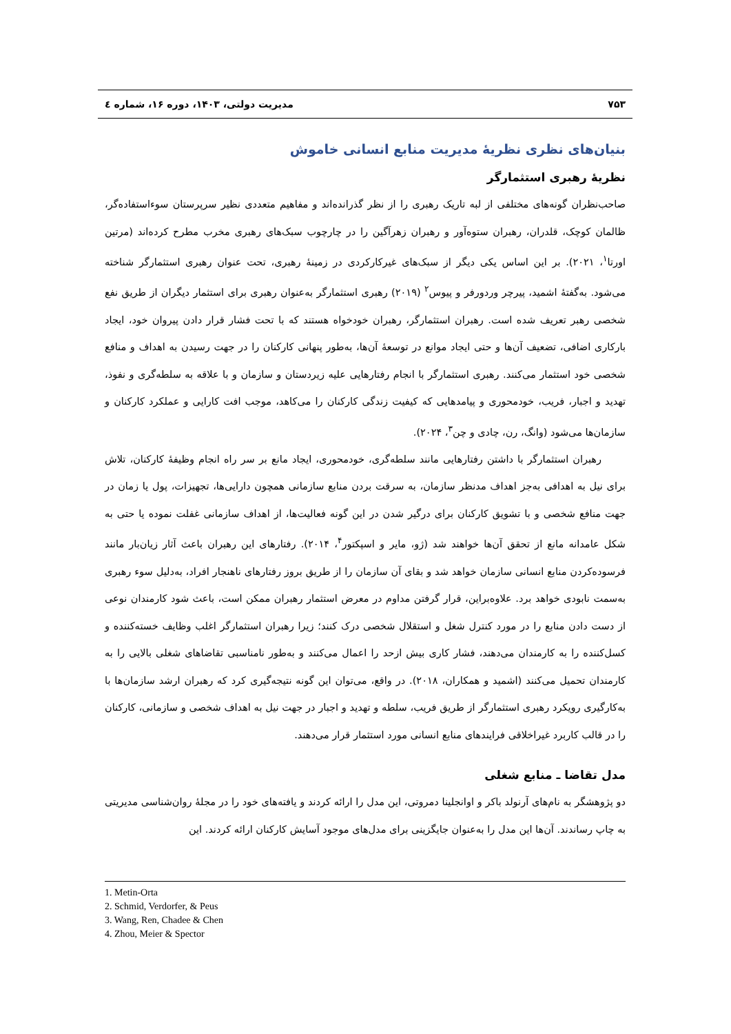۷۵۳ مدیریت دولتی، ۱۴۰۳، دوره ۱۶، شماره ٤
بنیان‌های نظری نظریهٔ مدیریت منابع انسانی خاموش
نظریهٔ رهبری استثمارگر
صاحب‌نظران گونه‌های مختلفی از لبه تاریک رهبری را از نظر گذرانده‌اند و مفاهیم متعددی نظیر سرپرستان سوءاستفاده‌گر، ظالمان کوچک، قلدران، رهبران ستوه‌آور و رهبران زهرآگین را در چارچوب سبک‌های رهبری مخرب مطرح کرده‌اند (مرتین اورتا<sup>۱</sup>، ۲۰۲۱). بر این اساس یکی دیگر از سبک‌های غیرکارکردی در زمینهٔ رهبری، تحت عنوان رهبری استثمارگر شناخته می‌شود. به‌گفتهٔ اشمید، پیرچر وردورفر و پیوس<sup>۲</sup> (۲۰۱۹) رهبری استثمارگر به‌عنوان رهبری برای استثمار دیگران از طریق نفع شخصی رهبر تعریف شده است. رهبران استثمارگر، رهبران خودخواه هستند که با تحت فشار قرار دادن پیروان خود، ایجاد بارکاری اضافی، تضعیف آن‌ها و حتی ایجاد موانع در توسعهٔ آن‌ها، به‌طور پنهانی کارکنان را در جهت رسیدن به اهداف و منافع شخصی خود استثمار می‌کنند. رهبری استثمارگر با انجام رفتارهایی علیه زیردستان و سازمان و با علاقه به سلطه‌گری و نفوذ، تهدید و اجبار، فریب، خودمحوری و پیامدهایی که کیفیت زندگی کارکنان را می‌کاهد، موجب افت کارایی و عملکرد کارکنان و سازمان‌ها می‌شود (وانگ، رن، چادی و چن<sup>۳</sup>، ۲۰۲۴).
رهبران استثمارگر با داشتن رفتارهایی مانند سلطه‌گری، خودمحوری، ایجاد مانع بر سر راه انجام وظیفهٔ کارکنان، تلاش برای نیل به اهدافی به‌جز اهداف مدنظر سازمان، به سرقت بردن منابع سازمانی همچون دارایی‌ها، تجهیزات، پول یا زمان در جهت منافع شخصی و با تشویق کارکنان برای درگیر شدن در این گونه فعالیت‌ها، از اهداف سازمانی غفلت نموده یا حتی به شکل عامدانه مانع از تحقق آن‌ها خواهند شد (ژو، مایر و اسپکتور<sup>۴</sup>، ۲۰۱۴). رفتارهای این رهبران باعث آثار زیان‌بار مانند فرسوده‌کردن منابع انسانی سازمان خواهد شد و بقای آن سازمان را از طریق بروز رفتارهای ناهنجار افراد، به‌دلیل سوء رهبری به‌سمت نابودی خواهد برد. علاوه‌براین، قرار گرفتن مداوم در معرض استثمار رهبران ممکن است، باعث شود کارمندان نوعی از دست دادن منابع را در مورد کنترل شغل و استقلال شخصی درک کنند؛ زیرا رهبران استثمارگر اغلب وظایف خسته‌کننده و کسل‌کننده را به کارمندان می‌دهند، فشار کاری بیش ازحد را اعمال می‌کنند و به‌طور نامناسبی تقاضاهای شغلی بالایی را به کارمندان تحمیل می‌کنند (اشمید و همکاران، ۲۰۱۸). در واقع، می‌توان این گونه نتیجه‌گیری کرد که رهبران ارشد سازمان‌ها با به‌کارگیری رویکرد رهبری استثمارگر از طریق فریب، سلطه و تهدید و اجبار در جهت نیل به اهداف شخصی و سازمانی، کارکنان را در قالب کاربرد غیراخلاقی فرایندهای منابع انسانی مورد استثمار قرار می‌دهند.
مدل تقاضا ـ منابع شغلی
دو پژوهشگر به نام‌های آرنولد باکر و اوانجلینا دمروتی، این مدل را ارائه کردند و یافته‌های خود را در مجلهٔ روان‌شناسی مدیریتی به چاپ رساندند. آن‌ها این مدل را به‌عنوان جایگزینی برای مدل‌های موجود آسایش کارکنان ارائه کردند. این
1. Metin-Orta
2. Schmid, Verdorfer, & Peus
3. Wang, Ren, Chadee & Chen
4. Zhou, Meier & Spector